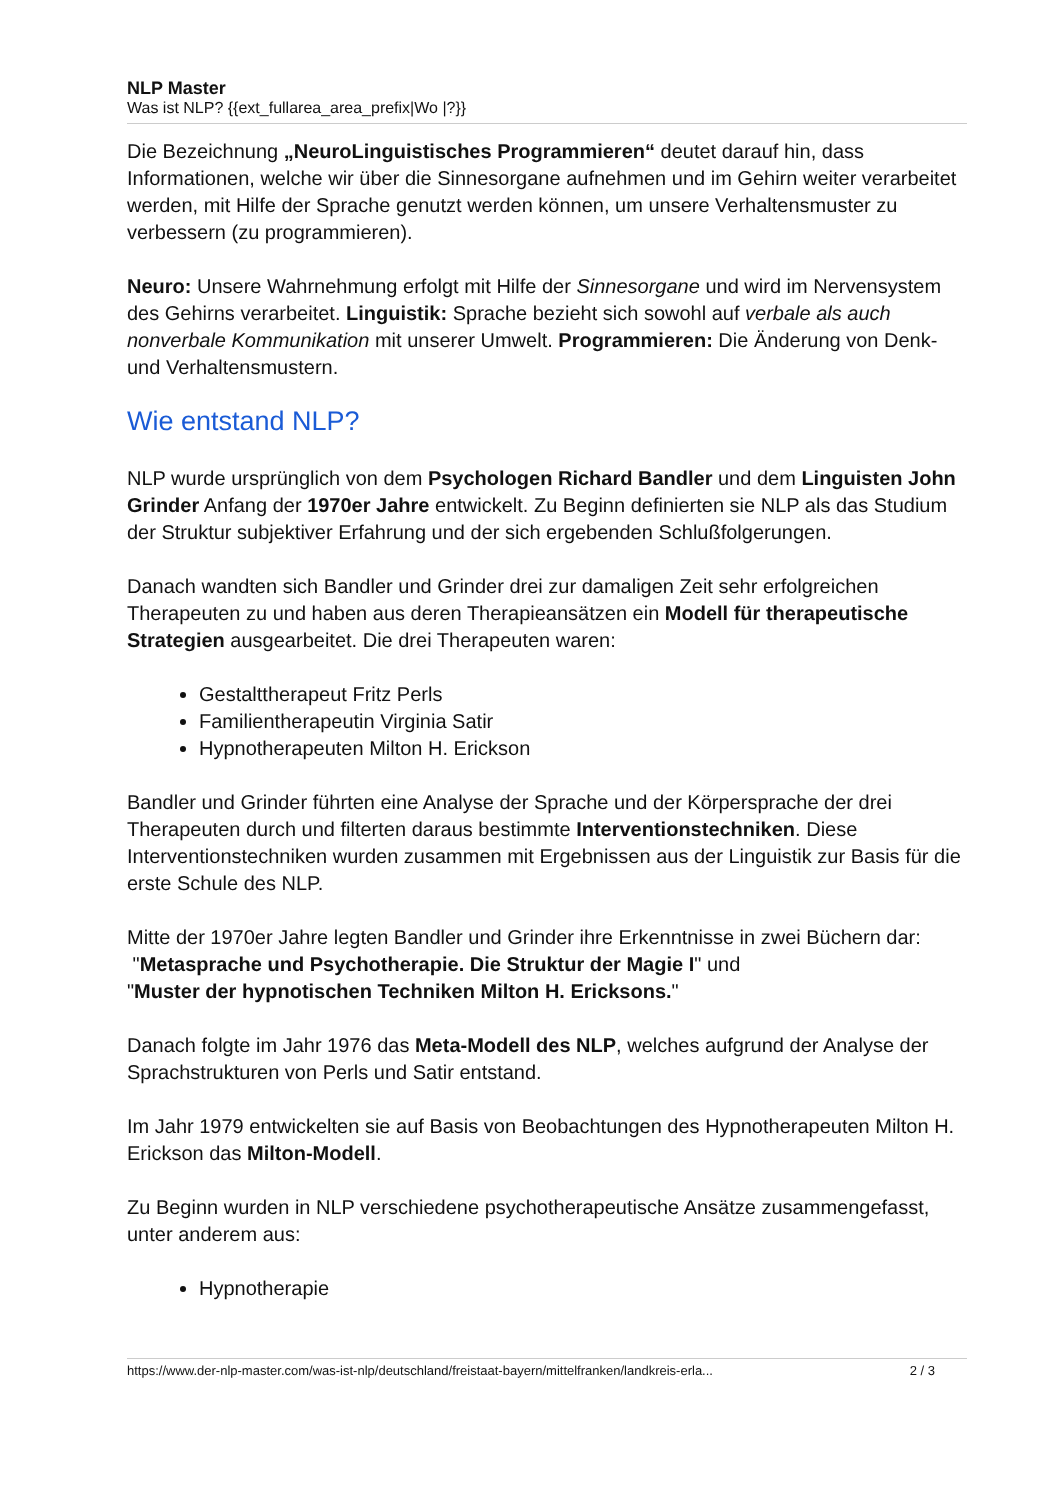NLP Master
Was ist NLP? {{ext_fullarea_area_prefix|Wo |?}}
Die Bezeichnung „NeuroLinguistisches Programmieren“ deutet darauf hin, dass Informationen, welche wir über die Sinnesorgane aufnehmen und im Gehirn weiter verarbeitet werden, mit Hilfe der Sprache genutzt werden können, um unsere Verhaltensmuster zu verbessern (zu programmieren).
Neuro: Unsere Wahrnehmung erfolgt mit Hilfe der Sinnesorgane und wird im Nervensystem des Gehirns verarbeitet. Linguistik: Sprache bezieht sich sowohl auf verbale als auch nonverbale Kommunikation mit unserer Umwelt. Programmieren: Die Änderung von Denk- und Verhaltensmustern.
Wie entstand NLP?
NLP wurde ursprünglich von dem Psychologen Richard Bandler und dem Linguisten John Grinder Anfang der 1970er Jahre entwickelt. Zu Beginn definierten sie NLP als das Studium der Struktur subjektiver Erfahrung und der sich ergebenden Schlußfolgerungen.
Danach wandten sich Bandler und Grinder drei zur damaligen Zeit sehr erfolgreichen Therapeuten zu und haben aus deren Therapieansätzen ein Modell für therapeutische Strategien ausgearbeitet. Die drei Therapeuten waren:
Gestalttherapeut Fritz Perls
Familientherapeutin Virginia Satir
Hypnotherapeuten Milton H. Erickson
Bandler und Grinder führten eine Analyse der Sprache und der Körpersprache der drei Therapeuten durch und filterten daraus bestimmte Interventionstechniken. Diese Interventionstechniken wurden zusammen mit Ergebnissen aus der Linguistik zur Basis für die erste Schule des NLP.
Mitte der 1970er Jahre legten Bandler und Grinder ihre Erkenntnisse in zwei Büchern dar:
"Metasprache und Psychotherapie. Die Struktur der Magie I" und
"Muster der hypnotischen Techniken Milton H. Ericksons."
Danach folgte im Jahr 1976 das Meta-Modell des NLP, welches aufgrund der Analyse der Sprachstrukturen von Perls und Satir entstand.
Im Jahr 1979 entwickelten sie auf Basis von Beobachtungen des Hypnotherapeuten Milton H. Erickson das Milton-Modell.
Zu Beginn wurden in NLP verschiedene psychotherapeutische Ansätze zusammengefasst, unter anderem aus:
Hypnotherapie
https://www.der-nlp-master.com/was-ist-nlp/deutschland/freistaat-bayern/mittelfranken/landkreis-erla... 2 / 3